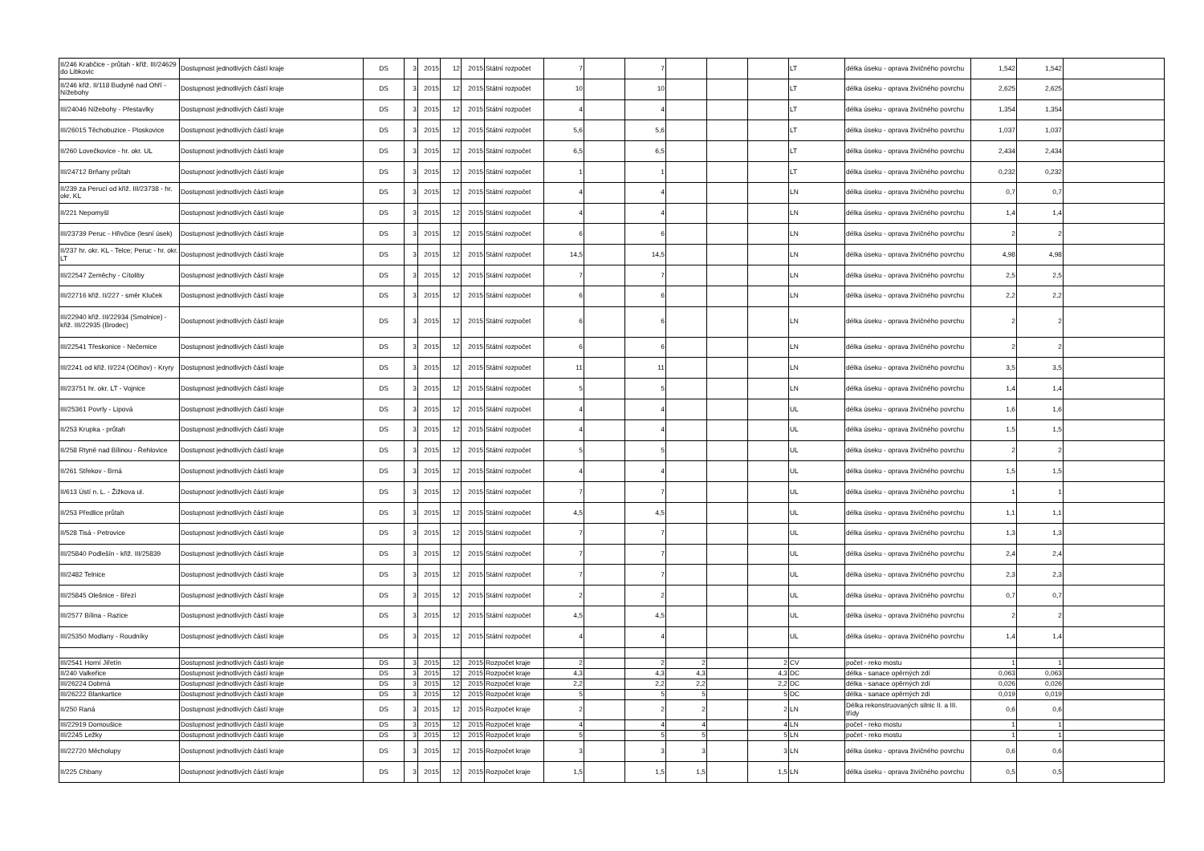| II/246 Krabčice - průtah - křiž. III/24629 do Libkovic | Dostupnost jednotlivých částí kraje | DS | 3 | 2015 | 12 | 2015 | Státní rozpočet | 7 | | 7 | | | | LT | délka úseku - oprava živičného povrchu | 1,542 | 1,542 | |
| II/246 křiž. II/118 Budyně nad Ohří - Nížebohy | Dostupnost jednotlivých částí kraje | DS | 3 | 2015 | 12 | 2015 | Státní rozpočet | 10 | | 10 | | | | LT | délka úseku - oprava živičného povrchu | 2,625 | 2,625 | |
| III/24046 Nížebohy - Přestavlky | Dostupnost jednotlivých částí kraje | DS | 3 | 2015 | 12 | 2015 | Státní rozpočet | 4 | | 4 | | | | LT | délka úseku - oprava živičného povrchu | 1,354 | 1,354 | |
| III/26015 Těchobuzice - Ploskovice | Dostupnost jednotlivých částí kraje | DS | 3 | 2015 | 12 | 2015 | Státní rozpočet | 5,6 | | 5,6 | | | | LT | délka úseku - oprava živičného povrchu | 1,037 | 1,037 | |
| II/260 Lovečkovice - hr. okr. UL | Dostupnost jednotlivých částí kraje | DS | 3 | 2015 | 12 | 2015 | Státní rozpočet | 6,5 | | 6,5 | | | | LT | délka úseku - oprava živičného povrchu | 2,434 | 2,434 | |
| III/24712 Brňany průtah | Dostupnost jednotlivých částí kraje | DS | 3 | 2015 | 12 | 2015 | Státní rozpočet | 1 | | 1 | | | | LT | délka úseku - oprava živičného povrchu | 0,232 | 0,232 | |
| II/239 za Perucí od křiž. III/23738 - hr. okr. KL | Dostupnost jednotlivých částí kraje | DS | 3 | 2015 | 12 | 2015 | Státní rozpočet | 4 | | 4 | | | | LN | délka úseku - oprava živičného povrchu | 0,7 | 0,7 | |
| II/221 Nepomyšl | Dostupnost jednotlivých částí kraje | DS | 3 | 2015 | 12 | 2015 | Státní rozpočet | 4 | | 4 | | | | LN | délka úseku - oprava živičného povrchu | 1,4 | 1,4 | |
| III/23739 Peruc - Hřivčice (lesní úsek) | Dostupnost jednotlivých částí kraje | DS | 3 | 2015 | 12 | 2015 | Státní rozpočet | 6 | | 6 | | | | LN | délka úseku - oprava živičného povrchu | 2 | 2 | |
| II/237 hr. okr. KL - Telce; Peruc - hr. okr. LT | Dostupnost jednotlivých částí kraje | DS | 3 | 2015 | 12 | 2015 | Státní rozpočet | 14,5 | | 14,5 | | | | LN | délka úseku - oprava živičného povrchu | 4,98 | 4,98 | |
| III/22547 Zeměchy - Cítoliby | Dostupnost jednotlivých částí kraje | DS | 3 | 2015 | 12 | 2015 | Státní rozpočet | 7 | | 7 | | | | LN | délka úseku - oprava živičného povrchu | 2,5 | 2,5 | |
| III/22716 křiž. II/227 - směr Kluček | Dostupnost jednotlivých částí kraje | DS | 3 | 2015 | 12 | 2015 | Státní rozpočet | 6 | | 6 | | | | LN | délka úseku - oprava živičného povrchu | 2,2 | 2,2 | |
| III/22940 křiž. III/22934 (Smolnice) - křiž. III/22935 (Brodec) | Dostupnost jednotlivých částí kraje | DS | 3 | 2015 | 12 | 2015 | Státní rozpočet | 6 | | 6 | | | | LN | délka úseku - oprava živičného povrchu | 2 | 2 | |
| III/22541 Třeskonice - Nečemice | Dostupnost jednotlivých částí kraje | DS | 3 | 2015 | 12 | 2015 | Státní rozpočet | 6 | | 6 | | | | LN | délka úseku - oprava živičného povrchu | 2 | 2 | |
| III/2241 od křiž. II/224 (Očihov) - Kryry | Dostupnost jednotlivých částí kraje | DS | 3 | 2015 | 12 | 2015 | Státní rozpočet | 11 | | 11 | | | | LN | délka úseku - oprava živičného povrchu | 3,5 | 3,5 | |
| III/23751 hr. okr. LT - Vojnice | Dostupnost jednotlivých částí kraje | DS | 3 | 2015 | 12 | 2015 | Státní rozpočet | 5 | | 5 | | | | LN | délka úseku - oprava živičného povrchu | 1,4 | 1,4 | |
| III/25361 Povrly - Lipová | Dostupnost jednotlivých částí kraje | DS | 3 | 2015 | 12 | 2015 | Státní rozpočet | 4 | | 4 | | | | UL | délka úseku - oprava živičného povrchu | 1,6 | 1,6 | |
| II/253 Krupka - průtah | Dostupnost jednotlivých částí kraje | DS | 3 | 2015 | 12 | 2015 | Státní rozpočet | 4 | | 4 | | | | UL | délka úseku - oprava živičného povrchu | 1,5 | 1,5 | |
| II/258 Rtyně nad Bílinou - Řehlovice | Dostupnost jednotlivých částí kraje | DS | 3 | 2015 | 12 | 2015 | Státní rozpočet | 5 | | 5 | | | | UL | délka úseku - oprava živičného povrchu | 2 | 2 | |
| II/261 Střekov - Brná | Dostupnost jednotlivých částí kraje | DS | 3 | 2015 | 12 | 2015 | Státní rozpočet | 4 | | 4 | | | | UL | délka úseku - oprava živičného povrchu | 1,5 | 1,5 | |
| II/613 Ústí n. L. - Žižkova ul. | Dostupnost jednotlivých částí kraje | DS | 3 | 2015 | 12 | 2015 | Státní rozpočet | 7 | | 7 | | | | UL | délka úseku - oprava živičného povrchu | 1 | 1 | |
| II/253 Předlice průtah | Dostupnost jednotlivých částí kraje | DS | 3 | 2015 | 12 | 2015 | Státní rozpočet | 4,5 | | 4,5 | | | | UL | délka úseku - oprava živičného povrchu | 1,1 | 1,1 | |
| II/528 Tisá - Petrovice | Dostupnost jednotlivých částí kraje | DS | 3 | 2015 | 12 | 2015 | Státní rozpočet | 7 | | 7 | | | | UL | délka úseku - oprava živičného povrchu | 1,3 | 1,3 | |
| III/25840 Podlešín - křiž. III/25839 | Dostupnost jednotlivých částí kraje | DS | 3 | 2015 | 12 | 2015 | Státní rozpočet | 7 | | 7 | | | | UL | délka úseku - oprava živičného povrchu | 2,4 | 2,4 | |
| III/2482 Telnice | Dostupnost jednotlivých částí kraje | DS | 3 | 2015 | 12 | 2015 | Státní rozpočet | 7 | | 7 | | | | UL | délka úseku - oprava živičného povrchu | 2,3 | 2,3 | |
| III/25845 Olešnice - Březí | Dostupnost jednotlivých částí kraje | DS | 3 | 2015 | 12 | 2015 | Státní rozpočet | 2 | | 2 | | | | UL | délka úseku - oprava živičného povrchu | 0,7 | 0,7 | |
| III/2577 Bílina - Razice | Dostupnost jednotlivých částí kraje | DS | 3 | 2015 | 12 | 2015 | Státní rozpočet | 4,5 | | 4,5 | | | | UL | délka úseku - oprava živičného povrchu | 2 | 2 | |
| III/25350 Modlany - Roudníky | Dostupnost jednotlivých částí kraje | DS | 3 | 2015 | 12 | 2015 | Státní rozpočet | 4 | | 4 | | | | UL | délka úseku - oprava živičného povrchu | 1,4 | 1,4 | |
| III/2541 Horní Jiřetín | Dostupnost jednotlivých částí kraje | DS | 3 | 2015 | 12 | 2015 | Rozpočet kraje | 2 | | 2 | 2 | | 2 | CV | počet - reko mostu | 1 | 1 | |
| II/240 Valkeřice | Dostupnost jednotlivých částí kraje | DS | 3 | 2015 | 12 | 2015 | Rozpočet kraje | 4,3 | | 4,3 | 4,3 | | 4,3 | DC | délka - sanace opěrných zdí | 0,063 | 0,063 | |
| III/26224 Dobrná | Dostupnost jednotlivých částí kraje | DS | 3 | 2015 | 12 | 2015 | Rozpočet kraje | 2,2 | | 2,2 | 2,2 | | 2,2 | DC | délka - sanace opěrných zdí | 0,026 | 0,026 | |
| III/26222 Blankartice | Dostupnost jednotlivých částí kraje | DS | 3 | 2015 | 12 | 2015 | Rozpočet kraje | 5 | | 5 | 5 | | 5 | DC | délka - sanace opěrných zdí | 0,019 | 0,019 | |
| II/250 Raná | Dostupnost jednotlivých částí kraje | DS | 3 | 2015 | 12 | 2015 | Rozpočet kraje | 2 | | 2 | 2 | | 2 | LN | Délka rekonstruovaných silnic II. a III. třídy | 0,6 | 0,6 | |
| III/22919 Domoušice | Dostupnost jednotlivých částí kraje | DS | 3 | 2015 | 12 | 2015 | Rozpočet kraje | 4 | | 4 | 4 | | 4 | LN | počet - reko mostu | 1 | 1 | |
| III/2245 Ležky | Dostupnost jednotlivých částí kraje | DS | 3 | 2015 | 12 | 2015 | Rozpočet kraje | 5 | | 5 | 5 | | 5 | LN | počet - reko mostu | 1 | 1 | |
| III/22720 Měcholupy | Dostupnost jednotlivých částí kraje | DS | 3 | 2015 | 12 | 2015 | Rozpočet kraje | 3 | | 3 | 3 | | 3 | LN | délka úseku - oprava živičného povrchu | 0,6 | 0,6 | |
| II/225 Chbany | Dostupnost jednotlivých částí kraje | DS | 3 | 2015 | 12 | 2015 | Rozpočet kraje | 1,5 | | 1,5 | 1,5 | | 1,5 | LN | délka úseku - oprava živičného povrchu | 0,5 | 0,5 | |